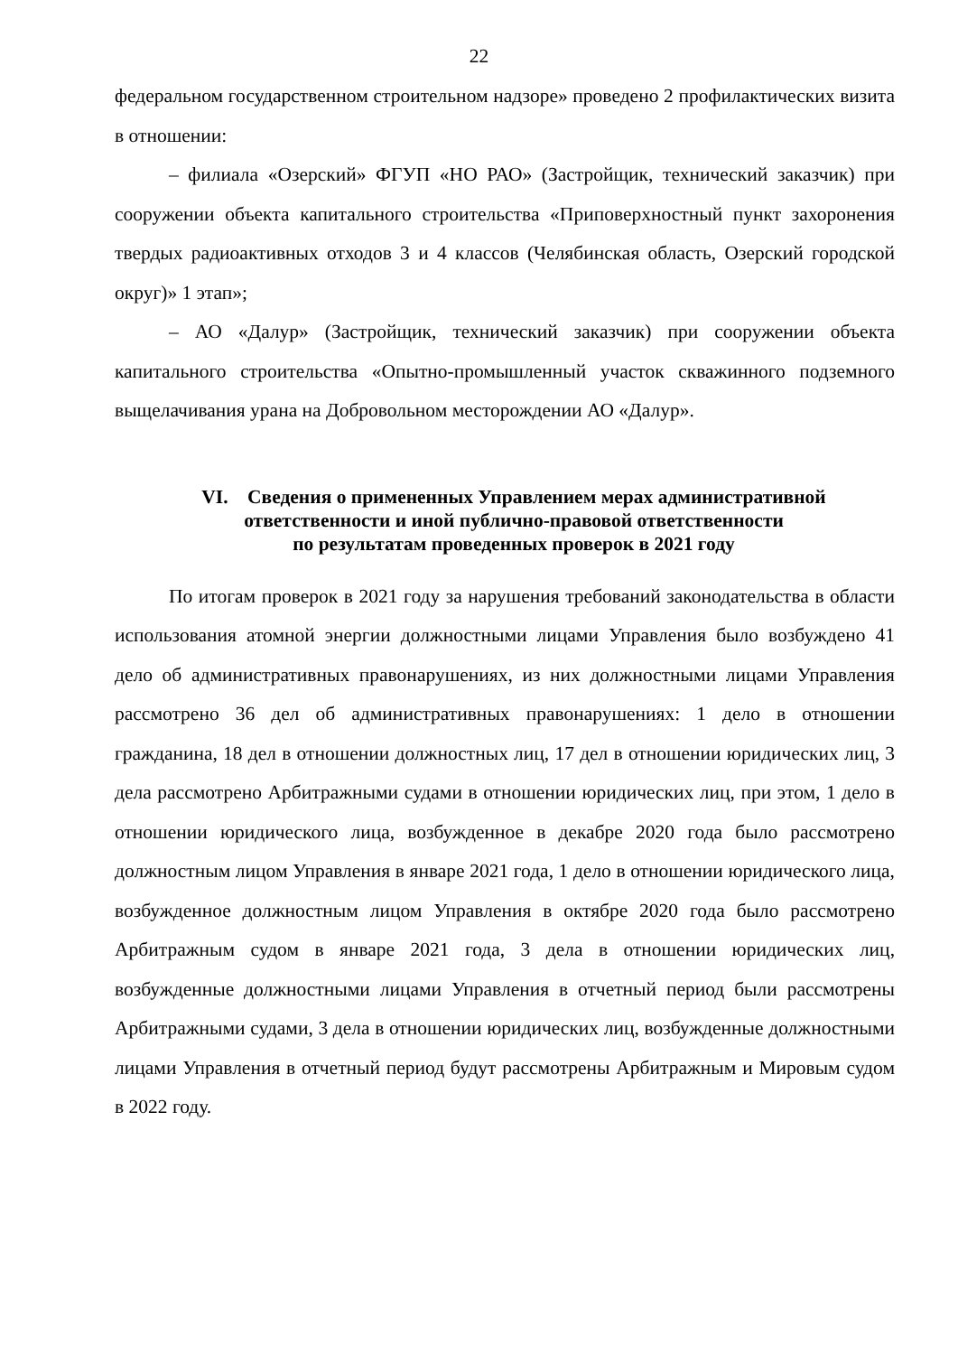22
федеральном государственном строительном надзоре» проведено 2 профилактических визита в отношении:
– филиала «Озерский» ФГУП «НО РАО» (Застройщик, технический заказчик) при сооружении объекта капитального строительства «Приповерхностный пункт захоронения твердых радиоактивных отходов 3 и 4 классов (Челябинская область, Озерский городской округ)» 1 этап»;
– АО «Далур» (Застройщик, технический заказчик) при сооружении объекта капитального строительства «Опытно-промышленный участок скважинного подземного выщелачивания урана на Добровольном месторождении АО «Далур».
VI. Сведения о примененных Управлением мерах административной ответственности и иной публично-правовой ответственности
по результатам проведенных проверок в 2021 году
По итогам проверок в 2021 году за нарушения требований законодательства в области использования атомной энергии должностными лицами Управления было возбуждено 41 дело об административных правонарушениях, из них должностными лицами Управления рассмотрено 36 дел об административных правонарушениях: 1 дело в отношении гражданина, 18 дел в отношении должностных лиц, 17 дел в отношении юридических лиц, 3 дела рассмотрено Арбитражными судами в отношении юридических лиц, при этом, 1 дело в отношении юридического лица, возбужденное в декабре 2020 года было рассмотрено должностным лицом Управления в январе 2021 года, 1 дело в отношении юридического лица, возбужденное должностным лицом Управления в октябре 2020 года было рассмотрено Арбитражным судом в январе 2021 года, 3 дела в отношении юридических лиц, возбужденные должностными лицами Управления в отчетный период были рассмотрены Арбитражными судами, 3 дела в отношении юридических лиц, возбужденные должностными лицами Управления в отчетный период будут рассмотрены Арбитражным и Мировым судом в 2022 году.